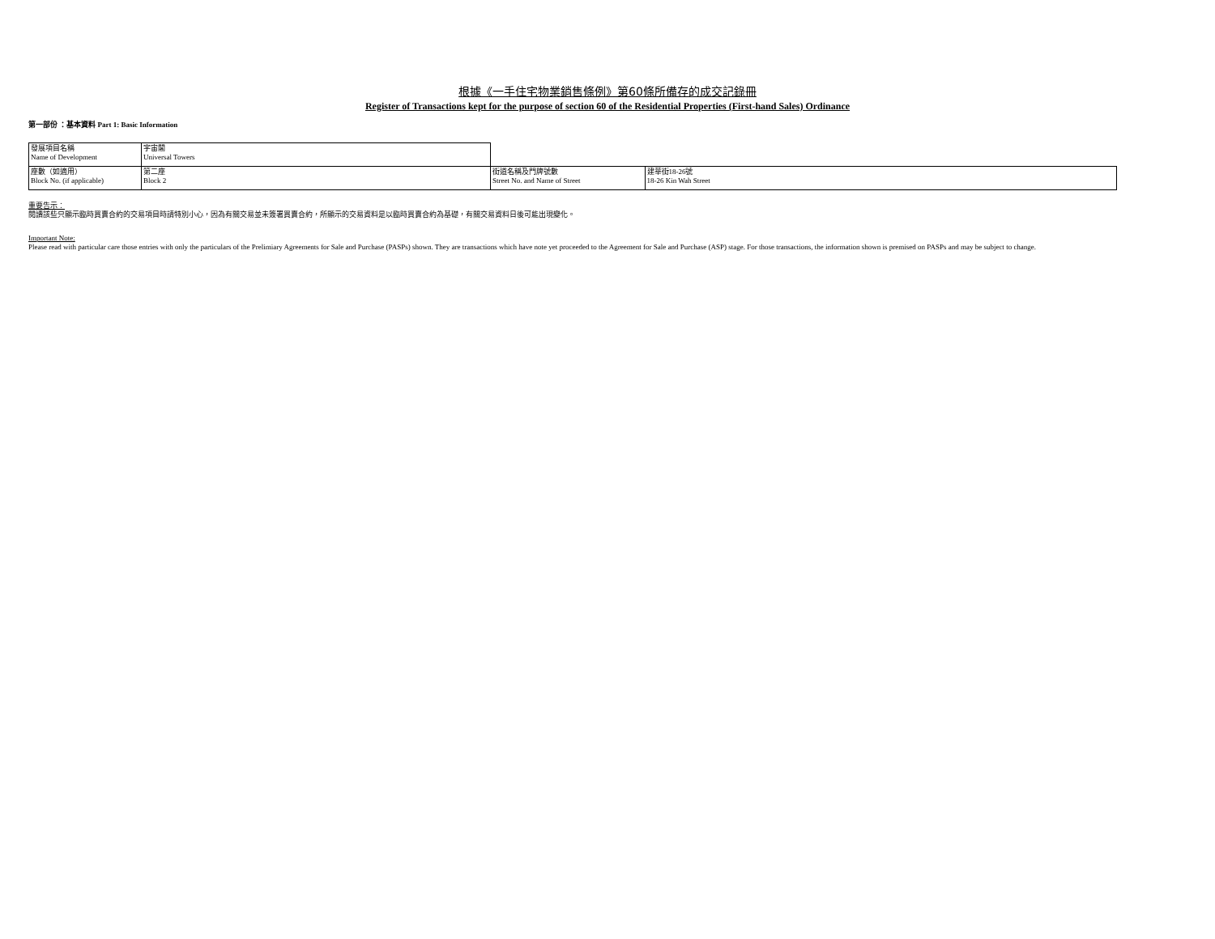根據《一手住宅物業銷售條例》第60條所備存的成交記錄冊
Register of Transactions kept for the purpose of section 60 of the Residential Properties (First-hand Sales) Ordinance
第一部份 ：基本資料 Part 1: Basic Information
| 發展項目名稱 Name of Development | 宇宙閣 Universal Towers | | |
| 座數（如適用） Block No. (if applicable) | 第二座 Block 2 | 街道名稱及門牌號數 Street No. and Name of Street | 建華街18-26號 18-26 Kin Wah Street |
重要告示：
閱讀該些只顯示臨時買賣合約的交易項目時請特別小心，因為有關交易並未簽署買賣合約，所顯示的交易資料是以臨時買賣合約為基礎，有關交易資料日後可能出現變化。
Important Note:
Please read with particular care those entries with only the particulars of the Prelimiary Agreements for Sale and Purchase (PASPs) shown. They are transactions which have note yet proceeded to the Agreement for Sale and Purchase (ASP) stage. For those transactions, the information shown is premised on PASPs and may be subject to change.